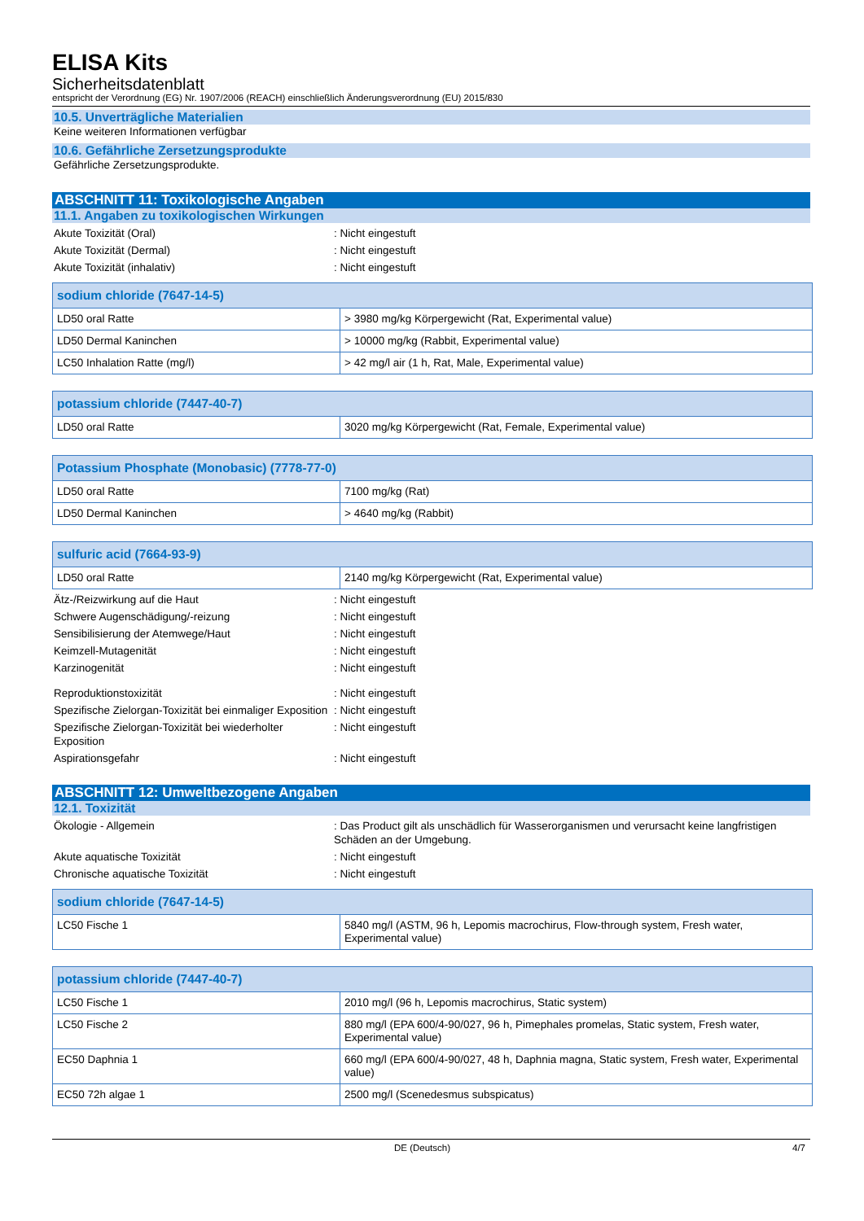ELISA Kits
Sicherheitsdatenblatt
entspricht der Verordnung (EG) Nr. 1907/2006 (REACH) einschließlich Änderungsverordnung (EU) 2015/830
10.5. Unverträgliche Materialien
Keine weiteren Informationen verfügbar
10.6. Gefährliche Zersetzungsprodukte
Gefährliche Zersetzungsprodukte.
ABSCHNITT 11: Toxikologische Angaben
11.1. Angaben zu toxikologischen Wirkungen
Akute Toxizität (Oral) : Nicht eingestuft
Akute Toxizität (Dermal) : Nicht eingestuft
Akute Toxizität (inhalativ) : Nicht eingestuft
| sodium chloride (7647-14-5) | |
| --- | --- |
| LD50 oral Ratte | > 3980 mg/kg Körpergewicht (Rat, Experimental value) |
| LD50 Dermal Kaninchen | > 10000 mg/kg (Rabbit, Experimental value) |
| LC50 Inhalation Ratte (mg/l) | > 42 mg/l air (1 h, Rat, Male, Experimental value) |
| potassium chloride (7447-40-7) | |
| --- | --- |
| LD50 oral Ratte | 3020 mg/kg Körpergewicht (Rat, Female, Experimental value) |
| Potassium Phosphate (Monobasic) (7778-77-0) | |
| --- | --- |
| LD50 oral Ratte | 7100 mg/kg (Rat) |
| LD50 Dermal Kaninchen | > 4640 mg/kg (Rabbit) |
| sulfuric acid (7664-93-9) | |
| --- | --- |
| LD50 oral Ratte | 2140 mg/kg Körpergewicht (Rat, Experimental value) |
Ätz-/Reizwirkung auf die Haut : Nicht eingestuft
Schwere Augenschädigung/-reizung : Nicht eingestuft
Sensibilisierung der Atemwege/Haut : Nicht eingestuft
Keimzell-Mutagenität : Nicht eingestuft
Karzinogenität : Nicht eingestuft
Reproduktionstoxizität : Nicht eingestuft
Spezifische Zielorgan-Toxizität bei einmaliger Exposition
: Nicht eingestuft
Spezifische Zielorgan-Toxizität bei wiederholter Exposition
: Nicht eingestuft
Aspirationsgefahr : Nicht eingestuft
ABSCHNITT 12: Umweltbezogene Angaben
12.1. Toxizität
Ökologie - Allgemein : Das Product gilt als unschädlich für Wasserorganismen und verursacht keine langfristigen Schäden an der Umgebung.
Akute aquatische Toxizität : Nicht eingestuft
Chronische aquatische Toxizität : Nicht eingestuft
| sodium chloride (7647-14-5) | |
| --- | --- |
| LC50 Fische 1 | 5840 mg/l (ASTM, 96 h, Lepomis macrochirus, Flow-through system, Fresh water, Experimental value) |
| potassium chloride (7447-40-7) | |
| --- | --- |
| LC50 Fische 1 | 2010 mg/l (96 h, Lepomis macrochirus, Static system) |
| LC50 Fische 2 | 880 mg/l (EPA 600/4-90/027, 96 h, Pimephales promelas, Static system, Fresh water, Experimental value) |
| EC50 Daphnia 1 | 660 mg/l (EPA 600/4-90/027, 48 h, Daphnia magna, Static system, Fresh water, Experimental value) |
| EC50 72h algae 1 | 2500 mg/l (Scenedesmus subspicatus) |
DE (Deutsch) 4/7